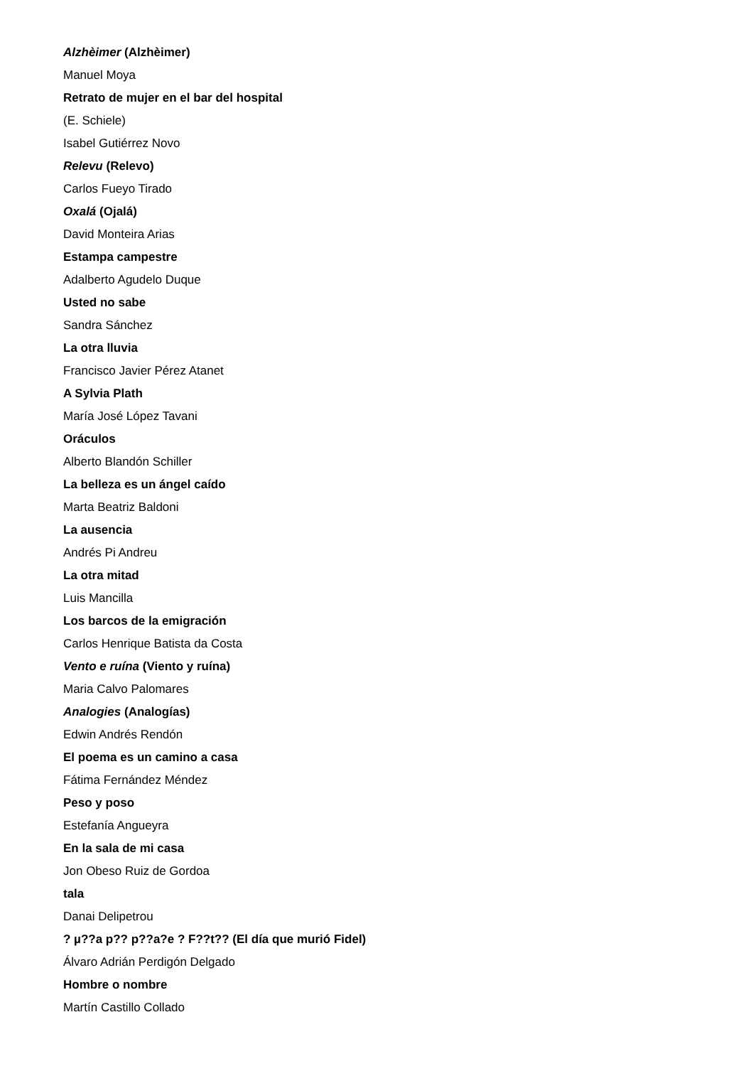Alzhèimer (Alzhèimer)
Manuel Moya
Retrato de mujer en el bar del hospital
(E. Schiele)
Isabel Gutiérrez Novo
Relevu (Relevo)
Carlos Fueyo Tirado
Oxalá (Ojalá)
David Monteira Arias
Estampa campestre
Adalberto Agudelo Duque
Usted no sabe
Sandra Sánchez
La otra lluvia
Francisco Javier Pérez Atanet
A Sylvia Plath
María José López Tavani
Oráculos
Alberto Blandón Schiller
La belleza es un ángel caído
Marta Beatriz Baldoni
La ausencia
Andrés Pi Andreu
La otra mitad
Luis Mancilla
Los barcos de la emigración
Carlos Henrique Batista da Costa
Vento e ruína (Viento y ruína)
Maria Calvo Palomares
Analogies (Analogías)
Edwin Andrés Rendón
El poema es un camino a casa
Fátima Fernández Méndez
Peso y poso
Estefanía Angueyra
En la sala de mi casa
Jon Obeso Ruiz de Gordoa
tala
Danai Delipetrou
? µ??a p?? p??a?e ? F??t?? (El día que murió Fidel)
Álvaro Adrián Perdigón Delgado
Hombre o nombre
Martín Castillo Collado